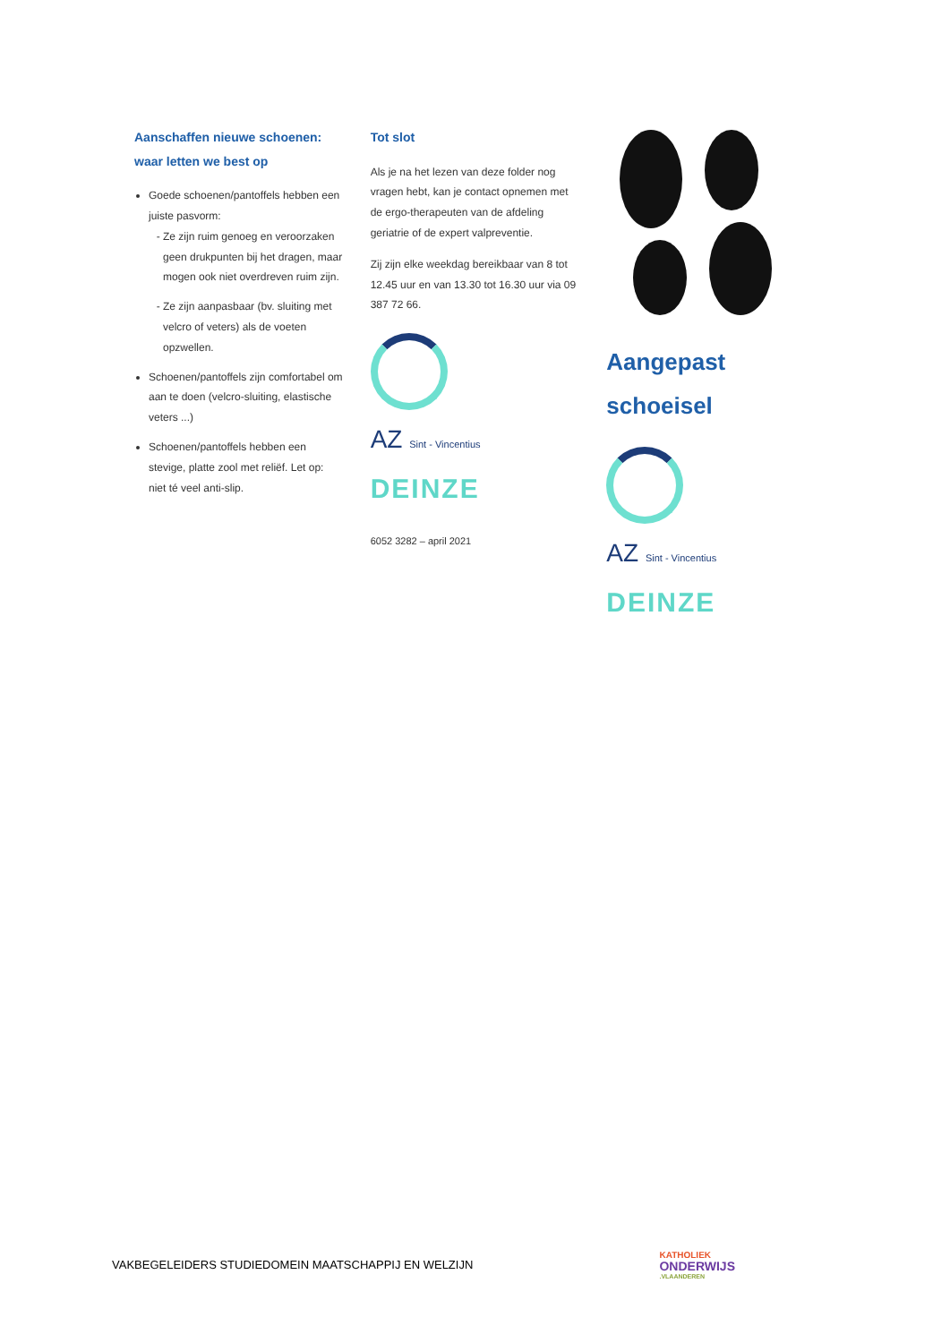Aanschaffen nieuwe schoenen: waar letten we best op
Goede schoenen/pantoffels hebben een juiste pasvorm:
Ze zijn ruim genoeg en veroorzaken geen drukpunten bij het dragen, maar mogen ook niet overdreven ruim zijn.
Ze zijn aanpasbaar (bv. sluiting met velcro of veters) als de voeten opzwellen.
Schoenen/pantoffels zijn comfortabel om aan te doen (velcro-sluiting, elastische veters ...)
Schoenen/pantoffels hebben een stevige, platte zool met reliëf. Let op: niet té veel anti-slip.
Tot slot
Als je na het lezen van deze folder nog vragen hebt, kan je contact opnemen met de ergo-therapeuten van de afdeling geriatrie of de expert valpreventie.
Zij zijn elke weekdag bereikbaar van 8 tot 12.45 uur en van 13.30 tot 16.30 uur via 09 387 72 66.
AZ Sint - Vincentius
DEINZE
6052 3282 – april 2021
Aangepast schoeisel
AZ Sint - Vincentius
DEINZE
VAKBEGELEIDERS STUDIEDOMEIN MAATSCHAPPIJ EN WELZIJN
KATHOLIEK
ONDERWIJS.VLAANDEREN